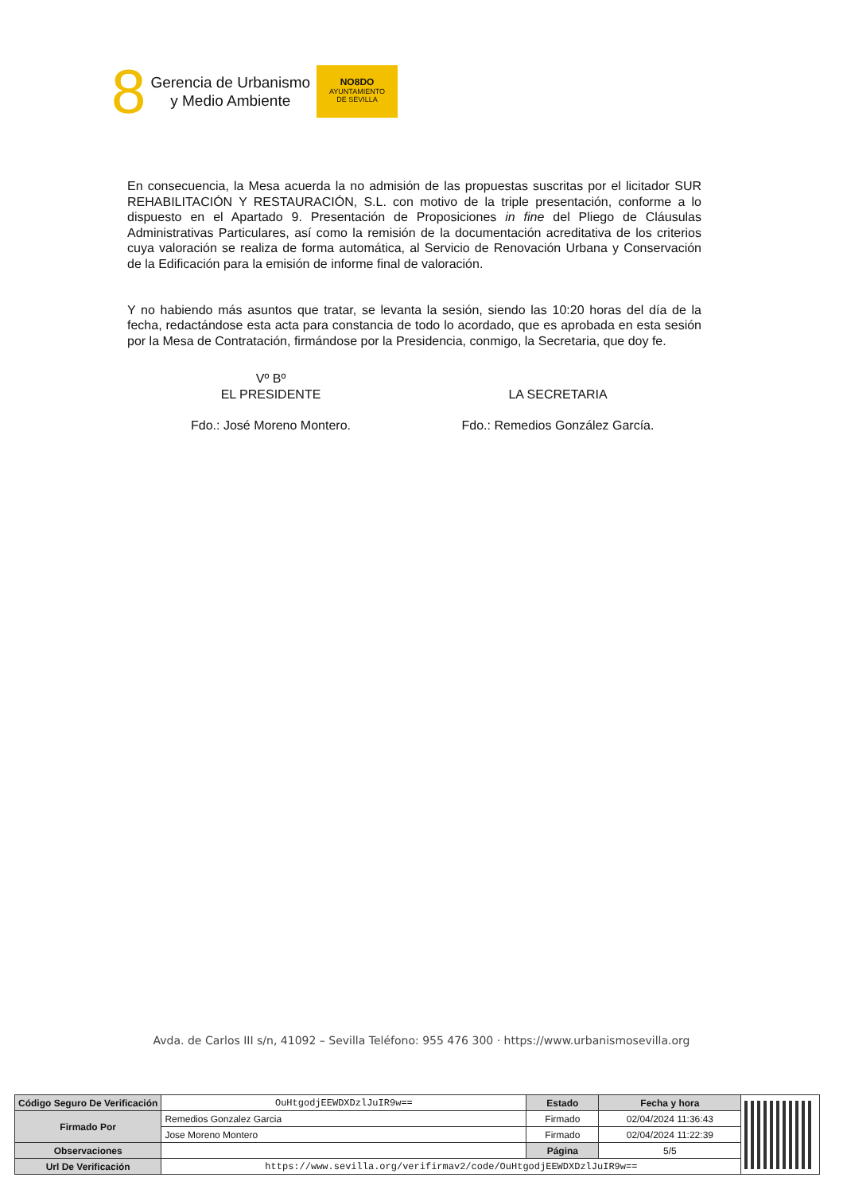8
Gerencia de Urbanismo
y Medio Ambiente
NO8DO
AYUNTAMIENTO
DE SEVILLA
En consecuencia, la Mesa acuerda la no admisión de las propuestas suscritas por el licitador SUR REHABILITACIÓN Y RESTAURACIÓN, S.L. con motivo de la triple presentación, conforme a lo dispuesto en el Apartado 9. Presentación de Proposiciones in fine del Pliego de Cláusulas Administrativas Particulares, así como la remisión de la documentación acreditativa de los criterios cuya valoración se realiza de forma automática, al Servicio de Renovación Urbana y Conservación de la Edificación para la emisión de informe final de valoración.
Y no habiendo más asuntos que tratar, se levanta la sesión, siendo las 10:20 horas del día de la fecha, redactándose esta acta para constancia de todo lo acordado, que es aprobada en esta sesión por la Mesa de Contratación, firmándose por la Presidencia, conmigo, la Secretaria, que doy fe.
Vº Bº
EL PRESIDENTE
Fdo.: José Moreno Montero.
LA SECRETARIA
Fdo.: Remedios González García.
Avda. de Carlos III s/n, 41092 – Sevilla Teléfono: 955 476 300 · https://www.urbanismosevilla.org
| Código Seguro De Verificación | OuHtgodjEEWDXDzlJuIR9w== | Estado | Fecha y hora | |
| Firmado Por | Remedios Gonzalez Garcia | Firmado | 02/04/2024 11:36:43 | |
| | Jose Moreno Montero | Firmado | 02/04/2024 11:22:39 | |
| Observaciones | | Página | 5/5 | |
| Url De Verificación | https://www.sevilla.org/verifirmav2/code/OuHtgodjEEWDXDzlJuIR9w== | | | |